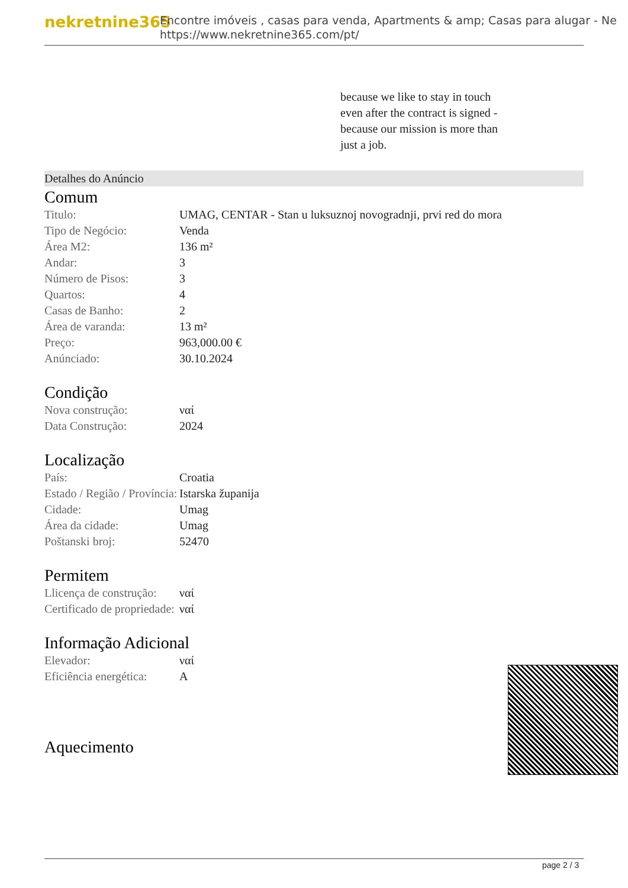nekretnine365
Encontre imóveis , casas para venda, Apartments & amp; Casas para alugar - Ne
https://www.nekretnine365.com/pt/
because we like to stay in touch even after the contract is signed - because our mission is more than just a job.
Detalhes do Anúncio
Comum
| Titulo: | UMAG, CENTAR - Stan u luksuznoj novogradnji, prvi red do mora |
| Tipo de Negócio: | Venda |
| Área M2: | 136 m² |
| Andar: | 3 |
| Número de Pisos: | 3 |
| Quartos: | 4 |
| Casas de Banho: | 2 |
| Área de varanda: | 13 m² |
| Preço: | 963,000.00 € |
| Anúnciado: | 30.10.2024 |
Condição
| Nova construção: | ναί |
| Data Construção: | 2024 |
Localização
| País: | Croatia |
| Estado / Região / Província: | Istarska županija |
| Cidade: | Umag |
| Área da cidade: | Umag |
| Poštanski broj: | 52470 |
Permitem
| Llicença de construção: | ναί |
| Certificado de propriedade: | ναί |
Informação Adicional
| Elevador: | ναί |
| Eficiência energética: | A |
Aquecimento
page 2 / 3